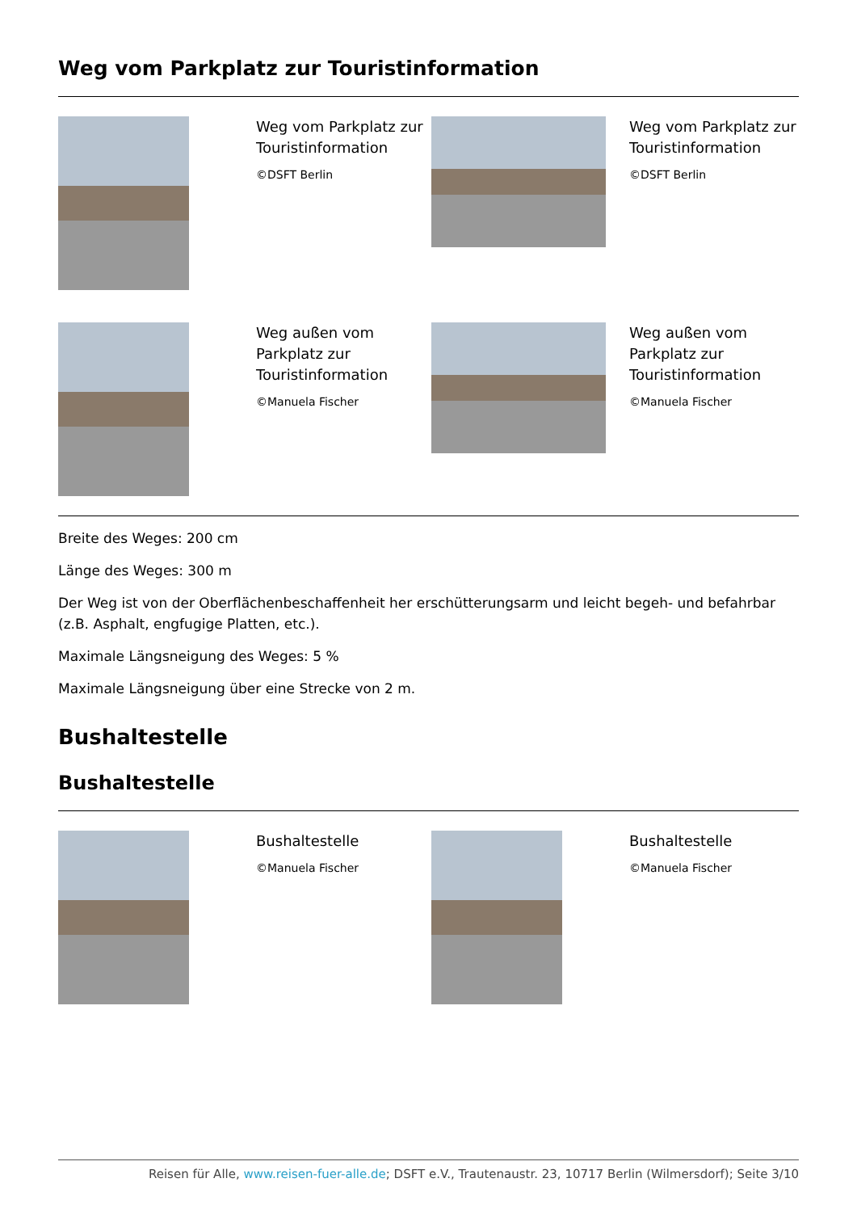Weg vom Parkplatz zur Touristinformation
Weg vom Parkplatz zur Touristinformation
©DSFT Berlin
Weg vom Parkplatz zur Touristinformation
©DSFT Berlin
Weg außen vom Parkplatz zur Touristinformation
©Manuela Fischer
Weg außen vom Parkplatz zur Touristinformation
©Manuela Fischer
Breite des Weges: 200 cm
Länge des Weges: 300 m
Der Weg ist von der Oberflächenbeschaffenheit her erschütterungsarm und leicht begeh- und befahrbar (z.B. Asphalt, engfugige Platten, etc.).
Maximale Längsneigung des Weges: 5 %
Maximale Längsneigung über eine Strecke von 2 m.
Bushaltestelle
Bushaltestelle
Bushaltestelle
©Manuela Fischer
Bushaltestelle
©Manuela Fischer
Reisen für Alle, www.reisen-fuer-alle.de; DSFT e.V., Trautenaustr. 23, 10717 Berlin (Wilmersdorf); Seite 3/10